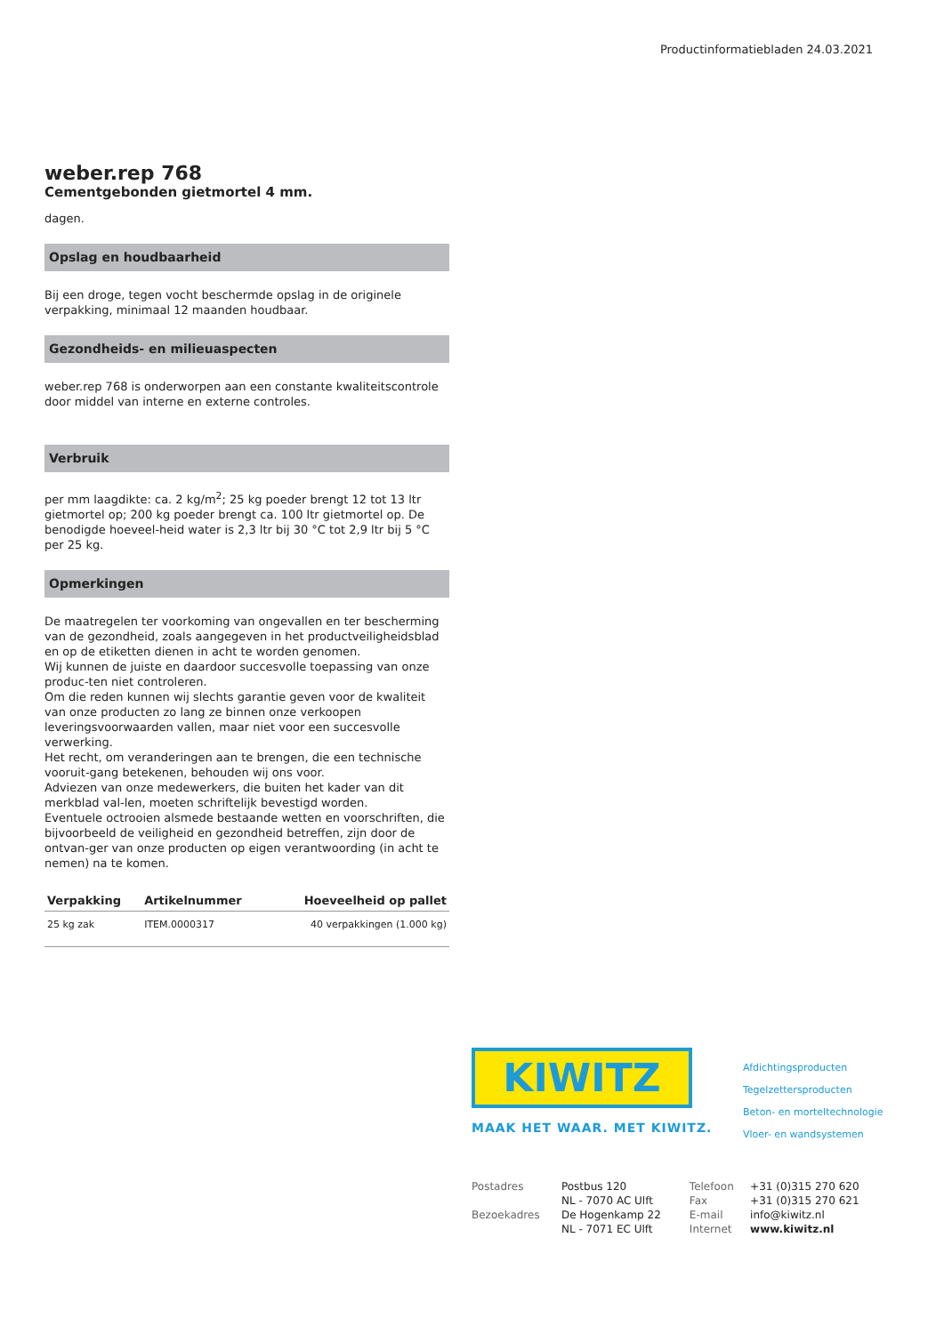Productinformatiebladen 24.03.2021
weber.rep 768
Cementgebonden gietmortel 4 mm.
dagen.
Opslag en houdbaarheid
Bij een droge, tegen vocht beschermde opslag in de originele verpakking, minimaal 12 maanden houdbaar.
Gezondheids- en milieuaspecten
weber.rep 768 is onderworpen aan een constante kwaliteitscontrole door middel van interne en externe controles.
Verbruik
per mm laagdikte: ca. 2 kg/m<sup>2</sup>; 25 kg poeder brengt 12 tot 13 ltr gietmortel op; 200 kg poeder brengt ca. 100 ltr gietmortel op. De benodigde hoeveel-heid water is 2,3 ltr bij 30 °C tot 2,9 ltr bij 5 °C per 25 kg.
Opmerkingen
De maatregelen ter voorkoming van ongevallen en ter bescherming van de gezondheid, zoals aangegeven in het productveiligheidsblad en op de etiketten dienen in acht te worden genomen.
Wij kunnen de juiste en daardoor succesvolle toepassing van onze produc-ten niet controleren.
Om die reden kunnen wij slechts garantie geven voor de kwaliteit van onze producten zo lang ze binnen onze verkoopen leveringsvoorwaarden vallen, maar niet voor een succesvolle verwerking.
Het recht, om veranderingen aan te brengen, die een technische vooruit-gang betekenen, behouden wij ons voor.
Adviezen van onze medewerkers, die buiten het kader van dit merkblad val-len, moeten schriftelijk bevestigd worden.
Eventuele octrooien alsmede bestaande wetten en voorschriften, die bijvoorbeeld de veiligheid en gezondheid betreffen, zijn door de ontvan-ger van onze producten op eigen verantwoording (in acht te nemen) na te komen.
| Verpakking | Artikelnummer | Hoeveelheid op pallet |
| --- | --- | --- |
| 25 kg zak | ITEM.0000317 | 40 verpakkingen (1.000 kg) |
KIWITZ
MAAK HET WAAR. MET KIWITZ.
Afdichtingsproducten
Tegelzettersproducten
Beton- en morteltechnologie
Vloer- en wandsystemen
| Postadres | Postbus 120 | Telefoon | +31 (0)315 270 620 |
| | NL - 7070 AC Ulft | Fax | +31 (0)315 270 621 |
| Bezoekadres | De Hogenkamp 22 | E-mail | info@kiwitz.nl |
| | NL - 7071 EC Ulft | Internet | www.kiwitz.nl |